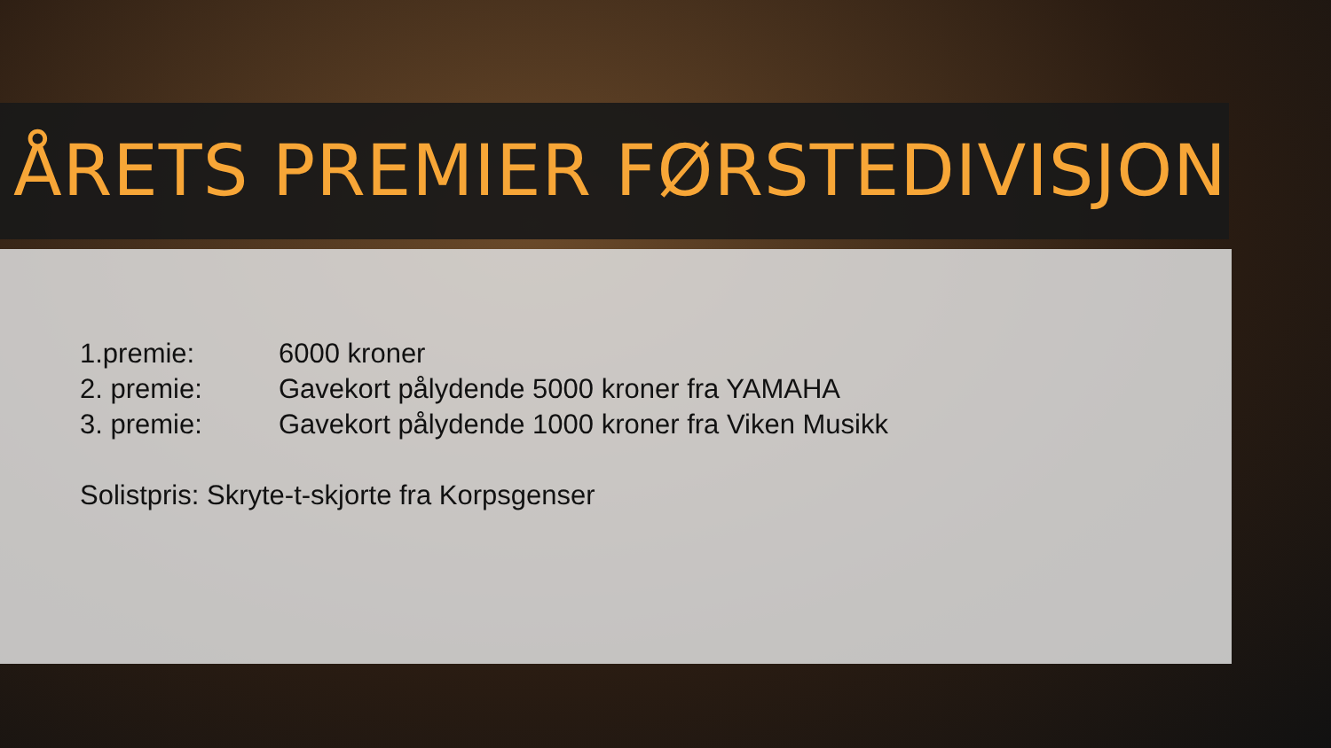ÅRETS PREMIER FØRSTEDIVISJON
1.premie: 6000 kroner
2. premie: Gavekort pålydende 5000 kroner fra YAMAHA
3. premie: Gavekort pålydende 1000 kroner fra Viken Musikk
Solistpris: Skryte-t-skjorte fra Korpsgenser